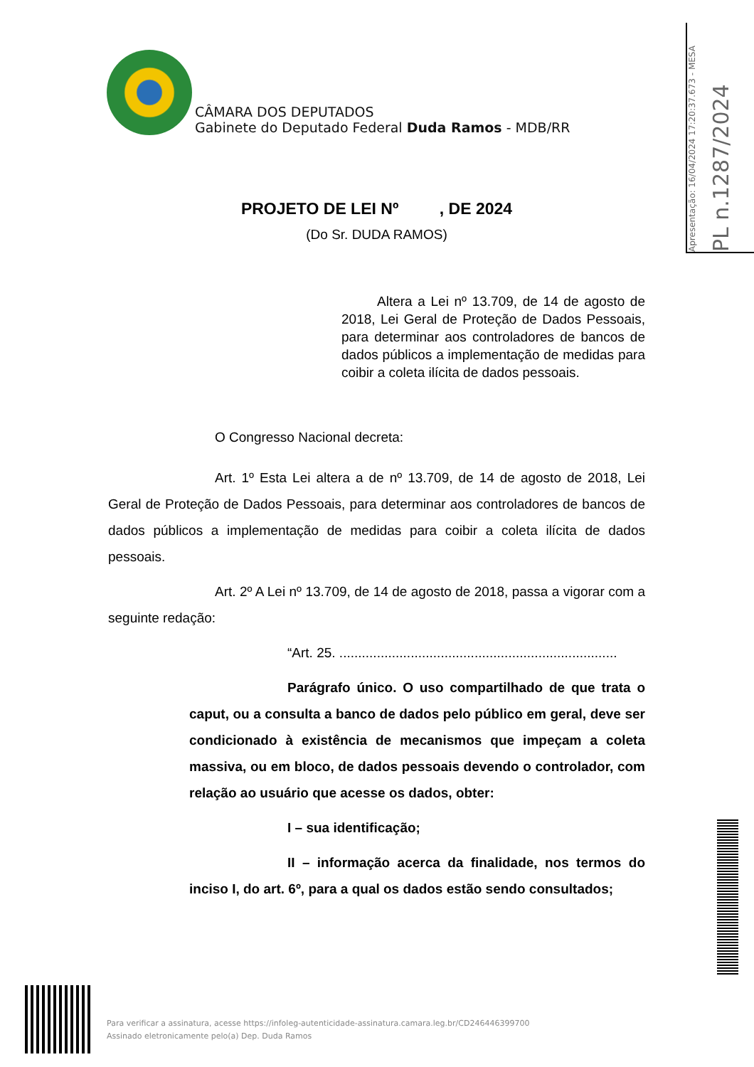CÂMARA DOS DEPUTADOS
Gabinete do Deputado Federal Duda Ramos - MDB/RR
Apresentação: 16/04/2024 17:20:37.673 - MESA
PL n.1287/2024
PROJETO DE LEI Nº , DE 2024
(Do Sr. DUDA RAMOS)
Altera a Lei nº 13.709, de 14 de agosto de 2018, Lei Geral de Proteção de Dados Pessoais, para determinar aos controladores de bancos de dados públicos a implementação de medidas para coibir a coleta ilícita de dados pessoais.
O Congresso Nacional decreta:
Art. 1º Esta Lei altera a de nº 13.709, de 14 de agosto de 2018, Lei Geral de Proteção de Dados Pessoais, para determinar aos controladores de bancos de dados públicos a implementação de medidas para coibir a coleta ilícita de dados pessoais.
Art. 2º A Lei nº 13.709, de 14 de agosto de 2018, passa a vigorar com a seguinte redação:
“Art. 25. ..........................................................................
Parágrafo único. O uso compartilhado de que trata o caput, ou a consulta a banco de dados pelo público em geral, deve ser condicionado à existência de mecanismos que impeçam a coleta massiva, ou em bloco, de dados pessoais devendo o controlador, com relação ao usuário que acesse os dados, obter:
I – sua identificação;
II – informação acerca da finalidade, nos termos do inciso I, do art. 6º, para a qual os dados estão sendo consultados;
Para verificar a assinatura, acesse https://infoleg-autenticidade-assinatura.camara.leg.br/CD246446399700
Assinado eletronicamente pelo(a) Dep. Duda Ramos